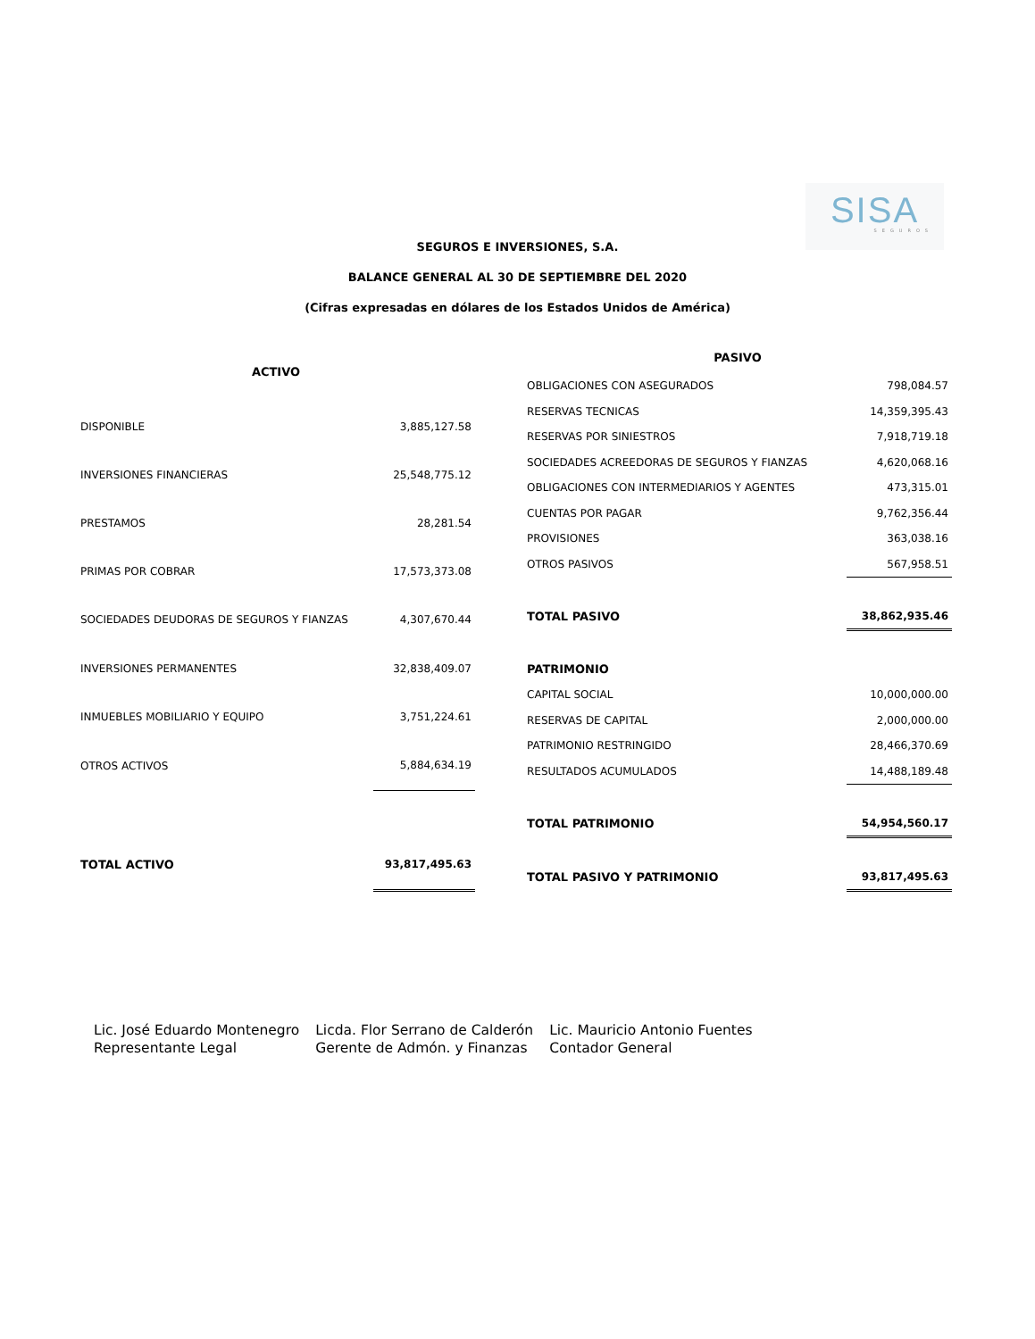SISA
SEGUROS
SEGUROS E INVERSIONES, S.A.
BALANCE GENERAL AL 30 DE SEPTIEMBRE DEL 2020
(Cifras expresadas en dólares de los Estados Unidos de América)
| ACTIVO | |
| --- | --- |
| DISPONIBLE | 3,885,127.58 |
| INVERSIONES FINANCIERAS | 25,548,775.12 |
| PRESTAMOS | 28,281.54 |
| PRIMAS POR COBRAR | 17,573,373.08 |
| SOCIEDADES DEUDORAS DE SEGUROS Y FIANZAS | 4,307,670.44 |
| INVERSIONES PERMANENTES | 32,838,409.07 |
| INMUEBLES MOBILIARIO Y EQUIPO | 3,751,224.61 |
| OTROS ACTIVOS | 5,884,634.19 |
| TOTAL ACTIVO | 93,817,495.63 |
| PASIVO | |
| --- | --- |
| OBLIGACIONES CON ASEGURADOS | 798,084.57 |
| RESERVAS TECNICAS | 14,359,395.43 |
| RESERVAS POR SINIESTROS | 7,918,719.18 |
| SOCIEDADES ACREEDORAS DE SEGUROS Y FIANZAS | 4,620,068.16 |
| OBLIGACIONES CON INTERMEDIARIOS Y AGENTES | 473,315.01 |
| CUENTAS POR PAGAR | 9,762,356.44 |
| PROVISIONES | 363,038.16 |
| OTROS PASIVOS | 567,958.51 |
| TOTAL PASIVO | 38,862,935.46 |
| PATRIMONIO | |
| CAPITAL SOCIAL | 10,000,000.00 |
| RESERVAS DE CAPITAL | 2,000,000.00 |
| PATRIMONIO RESTRINGIDO | 28,466,370.69 |
| RESULTADOS ACUMULADOS | 14,488,189.48 |
| TOTAL PATRIMONIO | 54,954,560.17 |
| TOTAL PASIVO Y PATRIMONIO | 93,817,495.63 |
Lic. José Eduardo Montenegro
Representante Legal
Licda. Flor Serrano de Calderón
Gerente de Admón. y Finanzas
Lic. Mauricio Antonio Fuentes
Contador General